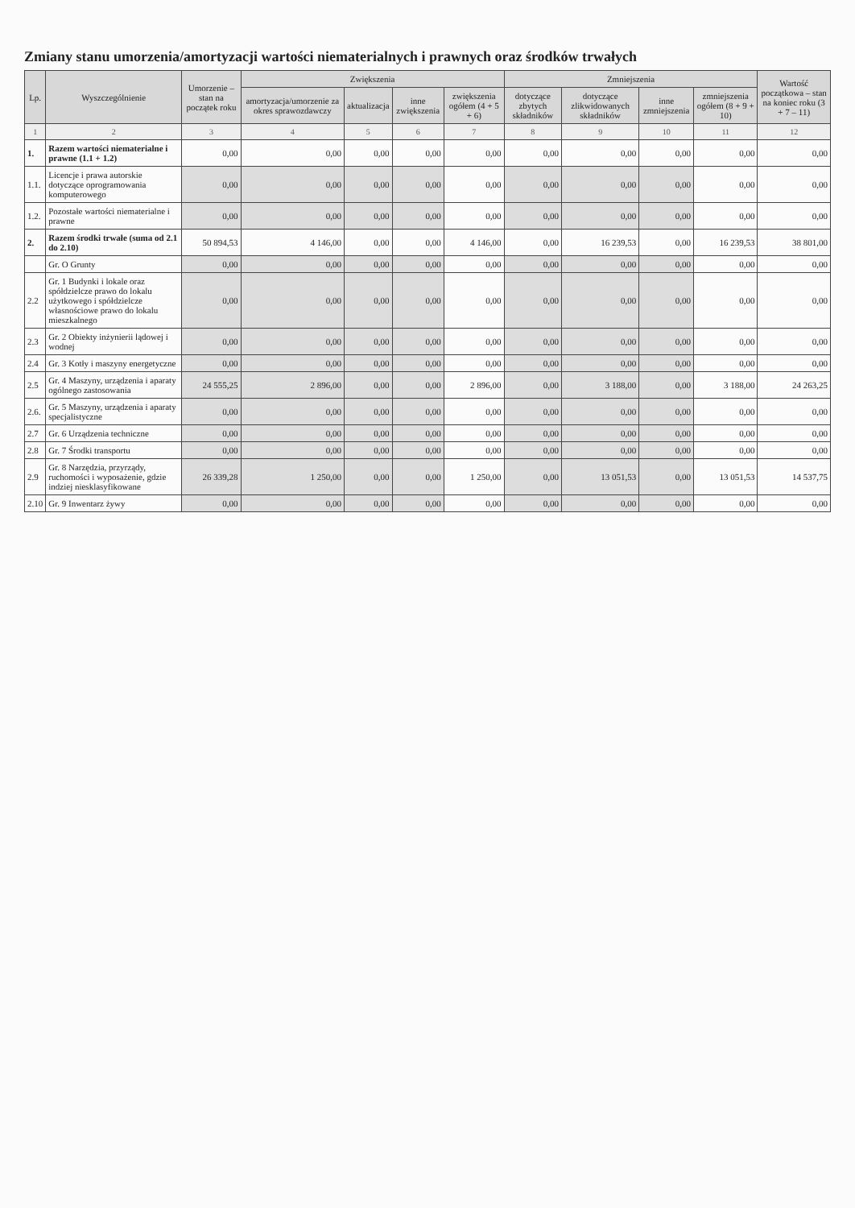Zmiany stanu umorzenia/amortyzacji wartości niematerialnych i prawnych oraz środków trwałych
| Lp. | Wyszczególnienie | Umorzenie – stan na początek roku | Zwiększenia | | | | Zmniejszenia | | | | Wartość początkowa – stan na koniec roku (3 + 7 – 11) |
| --- | --- | --- | --- | --- | --- | --- | --- | --- | --- | --- | --- |
| | | | amortyzacja/umorzenie za okres sprawozdawczy | aktualizacja | inne zwiększenia | zwiększenia ogółem (4 + 5 + 6) | dotyczące zbytych składników | dotyczące zlikwidowanych składników | inne zmniejszenia | zmniejszenia ogółem (8 + 9 + 10) | |
| 1 | 2 | 3 | 4 | 5 | 6 | 7 | 8 | 9 | 10 | 11 | 12 |
| 1. | Razem wartości niematerialne i prawne (1.1 + 1.2) | 0,00 | 0,00 | 0,00 | 0,00 | 0,00 | 0,00 | 0,00 | 0,00 | 0,00 | 0,00 |
| 1.1. | Licencje i prawa autorskie dotyczące oprogramowania komputerowego | 0,00 | 0,00 | 0,00 | 0,00 | 0,00 | 0,00 | 0,00 | 0,00 | 0,00 | 0,00 |
| 1.2. | Pozostałe wartości niematerialne i prawne | 0,00 | 0,00 | 0,00 | 0,00 | 0,00 | 0,00 | 0,00 | 0,00 | 0,00 | 0,00 |
| 2. | Razem środki trwałe (suma od 2.1 do 2.10) | 50 894,53 | 4 146,00 | 0,00 | 0,00 | 4 146,00 | 0,00 | 16 239,53 | 0,00 | 16 239,53 | 38 801,00 |
| | Gr. O Grunty | 0,00 | 0,00 | 0,00 | 0,00 | 0,00 | 0,00 | 0,00 | 0,00 | 0,00 | 0,00 |
| 2.2 | Gr. 1 Budynki i lokale oraz spółdzielcze prawo do lokalu użytkowego i spółdzielcze własnościowe prawo do lokalu mieszkalnego | 0,00 | 0,00 | 0,00 | 0,00 | 0,00 | 0,00 | 0,00 | 0,00 | 0,00 | 0,00 |
| 2.3 | Gr. 2 Obiekty inżynierii lądowej i wodnej | 0,00 | 0,00 | 0,00 | 0,00 | 0,00 | 0,00 | 0,00 | 0,00 | 0,00 | 0,00 |
| 2.4 | Gr. 3 Kotły i maszyny energetyczne | 0,00 | 0,00 | 0,00 | 0,00 | 0,00 | 0,00 | 0,00 | 0,00 | 0,00 | 0,00 |
| 2.5 | Gr. 4 Maszyny, urządzenia i aparaty ogólnego zastosowania | 24 555,25 | 2 896,00 | 0,00 | 0,00 | 2 896,00 | 0,00 | 3 188,00 | 0,00 | 3 188,00 | 24 263,25 |
| 2.6. | Gr. 5 Maszyny, urządzenia i aparaty specjalistyczne | 0,00 | 0,00 | 0,00 | 0,00 | 0,00 | 0,00 | 0,00 | 0,00 | 0,00 | 0,00 |
| 2.7 | Gr. 6 Urządzenia techniczne | 0,00 | 0,00 | 0,00 | 0,00 | 0,00 | 0,00 | 0,00 | 0,00 | 0,00 | 0,00 |
| 2.8 | Gr. 7 Środki transportu | 0,00 | 0,00 | 0,00 | 0,00 | 0,00 | 0,00 | 0,00 | 0,00 | 0,00 | 0,00 |
| 2.9 | Gr. 8 Narzędzia, przyrządy, ruchomości i wyposażenie, gdzie indziej niesklasyfikowane | 26 339,28 | 1 250,00 | 0,00 | 0,00 | 1 250,00 | 0,00 | 13 051,53 | 0,00 | 13 051,53 | 14 537,75 |
| 2.10 | Gr. 9 Inwentarz żywy | 0,00 | 0,00 | 0,00 | 0,00 | 0,00 | 0,00 | 0,00 | 0,00 | 0,00 | 0,00 |